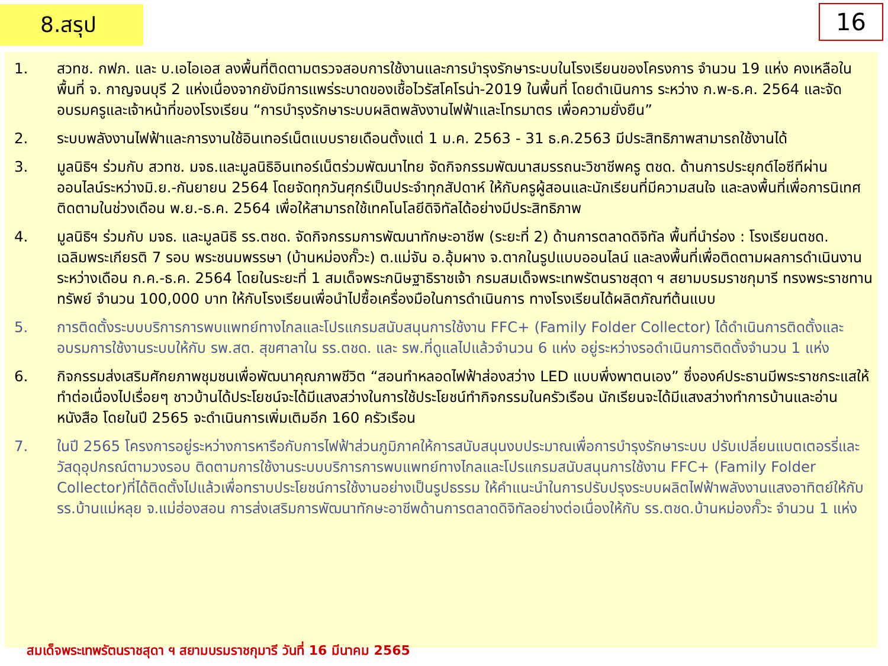8.สรุป 16
1. สวทช. กฟภ. และ บ.เอไอเอส ลงพื้นที่ติดตามตรวจสอบการใช้งานและการบำรุงรักษาระบบในโรงเรียนของโครงการ จำนวน 19 แห่ง คงเหลือในพื้นที่ จ. กาญจนบุรี 2 แห่งเนื่องจากยังมีการแพร่ระบาดของเชื้อไวรัสโคโรน่า-2019 ในพื้นที่ โดยดำเนินการ ระหว่าง ก.พ-ธ.ค. 2564 และจัดอบรมครูและเจ้าหน้าที่ของโรงเรียน “การบำรุงรักษาระบบผลิตพลังงานไฟฟ้าและโทรมาตร เพื่อความยั่งยืน”
2. ระบบพลังงานไฟฟ้าและการงานใช้อินเทอร์เน็ตแบบรายเดือนตั้งแต่ 1 ม.ค. 2563 - 31 ธ.ค.2563 มีประสิทธิภาพสามารถใช้งานได้
3. มูลนิธิฯ ร่วมกับ สวทช. มจธ.และมูลนิธิอินเทอร์เน็ตร่วมพัฒนาไทย จัดกิจกรรมพัฒนาสมรรถนะวิชาชีพครู ตชด. ด้านการประยุกต์ไอซีทีผ่านออนไลน์ระหว่างมิ.ย.-กันยายน 2564 โดยจัดทุกวันศุกร์เป็นประจำทุกสัปดาห์ ให้กับครูผู้สอนและนักเรียนที่มีความสนใจ และลงพื้นที่เพื่อการนิเทศติดตามในช่วงเดือน พ.ย.-ธ.ค. 2564 เพื่อให้สามารถใช้เทคโนโลยีดิจิทัลได้อย่างมีประสิทธิภาพ
4. มูลนิธิฯ ร่วมกับ มจธ. และมูลนิธิ รร.ตชด. จัดกิจกรรมการพัฒนาทักษะอาชีพ (ระยะที่ 2) ด้านการตลาดดิจิทัล พื้นที่นำร่อง : โรงเรียนตชด. เฉลิมพระเกียรติ 7 รอบ พระชนมพรรษา (บ้านหม่องกั๊วะ) ต.แม่จัน อ.อุ้มผาง จ.ตากในรูปแบบออนไลน์ และลงพื้นที่เพื่อติดตามผลการดำเนินงานระหว่างเดือน ก.ค.-ธ.ค. 2564 โดยในระยะที่ 1 สมเด็จพระกนิษฐาธิราชเจ้า กรมสมเด็จพระเทพรัตนราชสุดา ฯ สยามบรมราชกุมารี ทรงพระราชทานทรัพย์ จำนวน 100,000 บาท ให้กับโรงเรียนเพื่อนำไปซื้อเครื่องมือในการดำเนินการ ทางโรงเรียนได้ผลิตภัณฑ์ต้นแบบ
5. การติดตั้งระบบบริการการพบแพทย์ทางไกลและโปรแกรมสนับสนุนการใช้งาน FFC+ (Family Folder Collector) ได้ดำเนินการติดตั้งและอบรมการใช้งานระบบให้กับ รพ.สต. สุขศาลาใน รร.ตชด. และ รพ.ที่ดูแลไปแล้วจำนวน 6 แห่ง อยู่ระหว่างรอดำเนินการติดตั้งจำนวน 1 แห่ง
6. กิจกรรมส่งเสริมศักยภาพชุมชนเพื่อพัฒนาคุณภาพชีวิต “สอนทำหลอดไฟฟ้าส่องสว่าง LED แบบพึ่งพาตนเอง” ซึ่งองค์ประธานมีพระราชกระแสให้ทำต่อเนื่องไปเรื่อยๆ ชาวบ้านได้ประโยชน์จะได้มีแสงสว่างในการใช้ประโยชน์ทำกิจกรรมในครัวเรือน นักเรียนจะได้มีแสงสว่างทำการบ้านและอ่านหนังสือ โดยในปี 2565 จะดำเนินการเพิ่มเติมอีก 160 ครัวเรือน
7. ในปี 2565 โครงการอยู่ระหว่างการหารือกับการไฟฟ้าส่วนภูมิภาคให้การสนับสนุนงบประมาณเพื่อการบำรุงรักษาระบบ ปรับเปลี่ยนแบตเตอรรี่และวัสดุอุปกรณ์ตามวงรอบ ติดตามการใช้งานระบบบริการการพบแพทย์ทางไกลและโปรแกรมสนับสนุนการใช้งาน FFC+ (Family Folder Collector)ที่ได้ติดตั้งไปแล้วเพื่อทราบประโยชน์การใช้งานอย่างเป็นรูปธรรม ให้คำแนะนำในการปรับปรุงระบบผลิตไฟฟ้าพลังงานแสงอาทิตย์ให้กับรร.บ้านแม่หลุย จ.แม่ฮ่องสอน การส่งเสริมการพัฒนาทักษะอาชีพด้านการตลาดดิจิทัลอย่างต่อเนื่องให้กับ รร.ตชด.บ้านหม่องกั๊วะ จำนวน 1 แห่ง
สมเด็จพระเทพรัตนราชสุดา ฯ สยามบรมราชกุมารี วันที่ 16 มีนาคม 2565